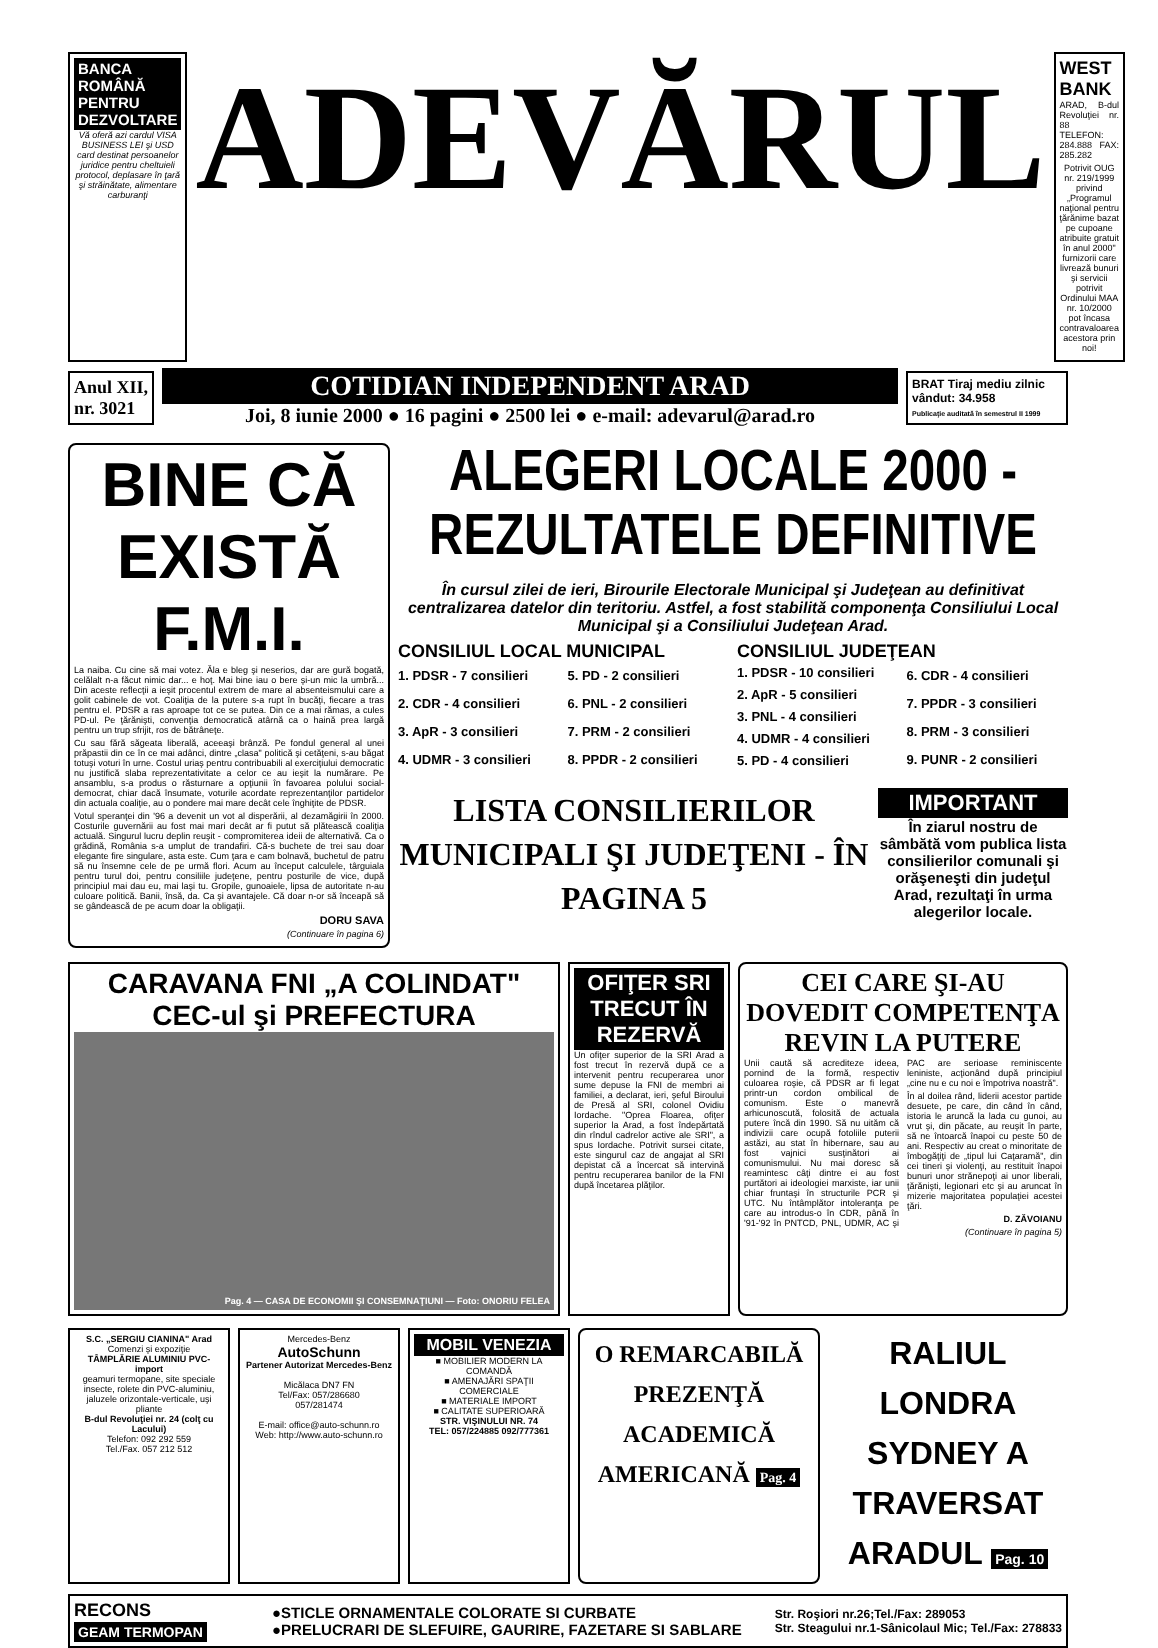BANCA ROMÂNĂ PENTRU DEZVOLTARE
Vă oferă azi cardul VISA BUSINESS LEI şi USD card destinat persoanelor juridice pentru cheltuieli protocol, deplasare în ţară şi străinătate, alimentare carburanţi
ADEVĂRUL
WEST BANK
ARAD, B-dul Revoluţiei nr. 88
TELEFON: 284.888 FAX: 285.282
Potrivit OUG nr. 219/1999 privind „Programul naţional pentru ţărănime bazat pe cupoane atribuite gratuit în anul 2000" furnizorii care livrează bunuri şi servicii potrivit Ordinului MAA nr. 10/2000 pot încasa contravaloarea acestora prin noi!
Anul XII,
nr. 3021
COTIDIAN INDEPENDENT ARAD
Joi, 8 iunie 2000 ● 16 pagini ● 2500 lei ● e-mail: adevarul@arad.ro
BRAT Tiraj mediu zilnic vândut: 34.958
Publicaţie auditată în semestrul II 1999
BINE CĂ EXISTĂ F.M.I.
La naiba. Cu cine să mai votez. Ăla e bleg şi neserios, dar are gură bogată, celălalt n-a făcut nimic dar... e hoţ. Mai bine iau o bere şi-un mic la umbră... Din aceste reflecţii a ieşit procentul extrem de mare al absenteismului care a golit cabinele de vot. Coaliţia de la putere s-a rupt în bucăţi, fiecare a tras pentru el. PDSR a ras aproape tot ce se putea. Din ce a mai rămas, a cules PD-ul. Pe ţărănişti, convenţia democratică atârnă ca o haină prea largă pentru un trup sfrijit, ros de bătrâneţe.
Cu sau fără săgeata liberală, aceeaşi brânză. Pe fondul general al unei prăpastii din ce în ce mai adânci, dintre „clasa" politică şi cetăţeni, s-au băgat totuşi voturi în urne. Costul uriaş pentru contribuabili al exerciţiului democratic nu justifică slaba reprezentativitate a celor ce au ieşit la numărare. Pe ansamblu, s-a produs o răsturnare a opţiunii în favoarea polului social-democrat, chiar dacă însumate, voturile acordate reprezentanţilor partidelor din actuala coaliţie, au o pondere mai mare decât cele înghiţite de PDSR.
Votul speranţei din '96 a devenit un vot al disperării, al dezamăgirii în 2000. Costurile guvernării au fost mai mari decât ar fi putut să plătească coaliţia actuală. Singurul lucru deplin reuşit - compromiterea ideii de alternativă. Ca o grădină, România s-a umplut de trandafiri. Că-s buchete de trei sau doar elegante fire singulare, asta este. Cum ţara e cam bolnavă, buchetul de patru să nu însemne cele de pe urmă flori. Acum au început calculele, târguiala pentru turul doi, pentru consiliile judeţene, pentru posturile de vice, după principiul mai dau eu, mai laşi tu. Gropile, gunoaiele, lipsa de autoritate n-au culoare politică. Banii, însă, da. Ca şi avantajele. Că doar n-or să înceapă să se gândească de pe acum doar la obligaţii.
DORU SAVA
(Continuare în pagina 6)
ALEGERI LOCALE 2000 - REZULTATELE DEFINITIVE
În cursul zilei de ieri, Birourile Electorale Municipal şi Judeţean au definitivat centralizarea datelor din teritoriu. Astfel, a fost stabilită componenţa Consiliului Local Municipal şi a Consiliului Judeţean Arad.
CONSILIUL LOCAL MUNICIPAL
1. PDSR - 7 consilieri
2. CDR - 4 consilieri
3. ApR - 3 consilieri
4. UDMR - 3 consilieri
5. PD - 2 consilieri
6. PNL - 2 consilieri
7. PRM - 2 consilieri
8. PPDR - 2 consilieri
CONSILIUL JUDEŢEAN
1. PDSR - 10 consilieri
2. ApR - 5 consilieri
3. PNL - 4 consilieri
4. UDMR - 4 consilieri
5. PD - 4 consilieri
6. CDR - 4 consilieri
7. PPDR - 3 consilieri
8. PRM - 3 consilieri
9. PUNR - 2 consilieri
LISTA CONSILIERILOR MUNICIPALI ŞI JUDEŢENI - ÎN PAGINA 5
IMPORTANT
În ziarul nostru de sâmbătă vom publica lista consilierilor comunali şi orăşeneşti din judeţul Arad, rezultaţi în urma alegerilor locale.
CARAVANA FNI „A COLINDAT" CEC-ul şi PREFECTURA
Pag. 4 — CASA DE ECONOMII ŞI CONSEMNAŢIUNI — Foto: ONORIU FELEA
OFIŢER SRI TRECUT ÎN REZERVĂ
Un ofiţer superior de la SRI Arad a fost trecut în rezervă după ce a intervenit pentru recuperarea unor sume depuse la FNI de membri ai familiei, a declarat, ieri, şeful Biroului de Presă al SRI, colonel Ovidiu Iordache. "Oprea Floarea, ofiţer superior la Arad, a fost îndepărtată din rîndul cadrelor active ale SRI", a spus Iordache. Potrivit sursei citate, este singurul caz de angajat al SRI depistat că a încercat să intervină pentru recuperarea banilor de la FNI după încetarea plăţilor.
CEI CARE ŞI-AU DOVEDIT COMPETENŢA REVIN LA PUTERE
Unii caută să acrediteze ideea, pornind de la formă, respectiv culoarea roşie, că PDSR ar fi legat printr-un cordon ombilical de comunism. Este o manevră arhicunoscută, folosită de actuala putere încă din 1990. Să nu uităm că indivizii care ocupă fotoliile puterii astăzi, au stat în hibernare, sau au fost vajnici susţinători ai comunismului. Nu mai doresc să reamintesc câţi dintre ei au fost purtători ai ideologiei marxiste, iar unii chiar fruntaşi în structurile PCR şi UTC. Nu întâmplător intoleranţa pe care au introdus-o în CDR, până în '91-'92 în PNTCD, PNL, UDMR, AC şi PAC are serioase reminiscente leniniste, acţionând după principiul „cine nu e cu noi e împotriva noastră".
În al doilea rând, liderii acestor partide desuete, pe care, din când în când, istoria le aruncă la lada cu gunoi, au vrut şi, din păcate, au reuşit în parte, să ne întoarcă înapoi cu peste 50 de ani. Respectiv au creat o minoritate de îmbogăţiţi de „tipul lui Caţaramă", din cei tineri şi violenţi, au restituit înapoi bunuri unor strănepoţi ai unor liberali, ţărănişti, legionari etc şi au aruncat în mizerie majoritatea populaţiei acestei ţări.
D. ZĂVOIANU
(Continuare în pagina 5)
S.C. „SERGIU CIANINA" Arad
Comenzi şi expoziţie
TÂMPLĂRIE ALUMINIU PVC-import
geamuri termopane, site speciale insecte, rolete din PVC-aluminiu, jaluzele orizontale-verticale, uşi pliante
B-dul Revoluţiei nr. 24 (colţ cu Lacului)
Telefon: 092 292 559
Tel./Fax. 057 212 512
Mercedes-Benz
AutoSchunn
Partener Autorizat Mercedes-Benz
Micălaca DN7 FN
Tel/Fax: 057/286680
057/281474
E-mail: office@auto-schunn.ro
Web: http://www.auto-schunn.ro
MOBIL VENEZIA
■ MOBILIER MODERN LA COMANDĂ
■ AMENAJĂRI SPAŢII COMERCIALE
■ MATERIALE IMPORT
■ CALITATE SUPERIOARĂ
STR. VIŞINULUI NR. 74
TEL: 057/224885 092/777361
O REMARCABILĂ PREZENŢĂ ACADEMICĂ AMERICANĂ Pag. 4
RALIUL LONDRA SYDNEY A TRAVERSAT ARADUL Pag. 10
RECONS
GEAM TERMOPAN
●STICLE ORNAMENTALE COLORATE SI CURBATE
●PRELUCRARI DE SLEFUIRE, GAURIRE, FAZETARE SI SABLARE
Str. Roşiori nr.26;Tel./Fax: 289053
Str. Steagului nr.1-Sânicolaul Mic; Tel./Fax: 278833